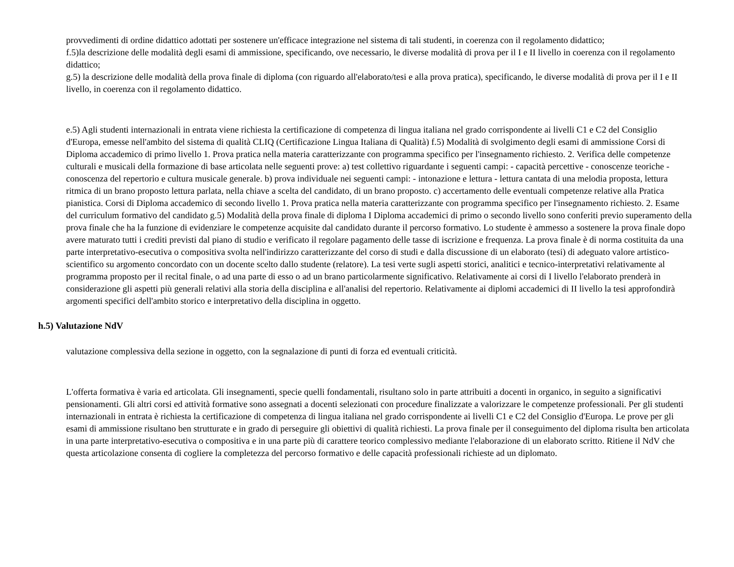provvedimenti di ordine didattico adottati per sostenere un'efficace integrazione nel sistema di tali studenti, in coerenza con il regolamento didattico;
f.5)la descrizione delle modalità degli esami di ammissione, specificando, ove necessario, le diverse modalità di prova per il I e II livello in coerenza con il regolamento didattico;
g.5) la descrizione delle modalità della prova finale di diploma (con riguardo all'elaborato/tesi e alla prova pratica), specificando, le diverse modalità di prova per il I e II livello, in coerenza con il regolamento didattico.
e.5) Agli studenti internazionali in entrata viene richiesta la certificazione di competenza di lingua italiana nel grado corrispondente ai livelli C1 e C2 del Consiglio d'Europa, emesse nell'ambito del sistema di qualità CLIQ (Certificazione Lingua Italiana di Qualità) f.5) Modalità di svolgimento degli esami di ammissione Corsi di Diploma accademico di primo livello 1. Prova pratica nella materia caratterizzante con programma specifico per l'insegnamento richiesto. 2. Verifica delle competenze culturali e musicali della formazione di base articolata nelle seguenti prove: a) test collettivo riguardante i seguenti campi: - capacità percettive - conoscenze teoriche - conoscenza del repertorio e cultura musicale generale. b) prova individuale nei seguenti campi: - intonazione e lettura - lettura cantata di una melodia proposta, lettura ritmica di un brano proposto lettura parlata, nella chiave a scelta del candidato, di un brano proposto. c) accertamento delle eventuali competenze relative alla Pratica pianistica. Corsi di Diploma accademico di secondo livello 1. Prova pratica nella materia caratterizzante con programma specifico per l'insegnamento richiesto. 2. Esame del curriculum formativo del candidato g.5) Modalità della prova finale di diploma I Diploma accademici di primo o secondo livello sono conferiti previo superamento della prova finale che ha la funzione di evidenziare le competenze acquisite dal candidato durante il percorso formativo. Lo studente è ammesso a sostenere la prova finale dopo avere maturato tutti i crediti previsti dal piano di studio e verificato il regolare pagamento delle tasse di iscrizione e frequenza. La prova finale è di norma costituita da una parte interpretativo-esecutiva o compositiva svolta nell'indirizzo caratterizzante del corso di studi e dalla discussione di un elaborato (tesi) di adeguato valore artistico-scientifico su argomento concordato con un docente scelto dallo studente (relatore). La tesi verte sugli aspetti storici, analitici e tecnico-interpretativi relativamente al programma proposto per il recital finale, o ad una parte di esso o ad un brano particolarmente significativo. Relativamente ai corsi di I livello l'elaborato prenderà in considerazione gli aspetti più generali relativi alla storia della disciplina e all'analisi del repertorio. Relativamente ai diplomi accademici di II livello la tesi approfondirà argomenti specifici dell'ambito storico e interpretativo della disciplina in oggetto.
h.5) Valutazione NdV
valutazione complessiva della sezione in oggetto, con la segnalazione di punti di forza ed eventuali criticità.
L'offerta formativa è varia ed articolata. Gli insegnamenti, specie quelli fondamentali, risultano solo in parte attribuiti a docenti in organico, in seguito a significativi pensionamenti. Gli altri corsi ed attività formative sono assegnati a docenti selezionati con procedure finalizzate a valorizzare le competenze professionali. Per gli studenti internazionali in entrata è richiesta la certificazione di competenza di lingua italiana nel grado corrispondente ai livelli C1 e C2 del Consiglio d'Europa. Le prove per gli esami di ammissione risultano ben strutturate e in grado di perseguire gli obiettivi di qualità richiesti. La prova finale per il conseguimento del diploma risulta ben articolata in una parte interpretativo-esecutiva o compositiva e in una parte più di carattere teorico complessivo mediante l'elaborazione di un elaborato scritto. Ritiene il NdV che questa articolazione consenta di cogliere la completezza del percorso formativo e delle capacità professionali richieste ad un diplomato.